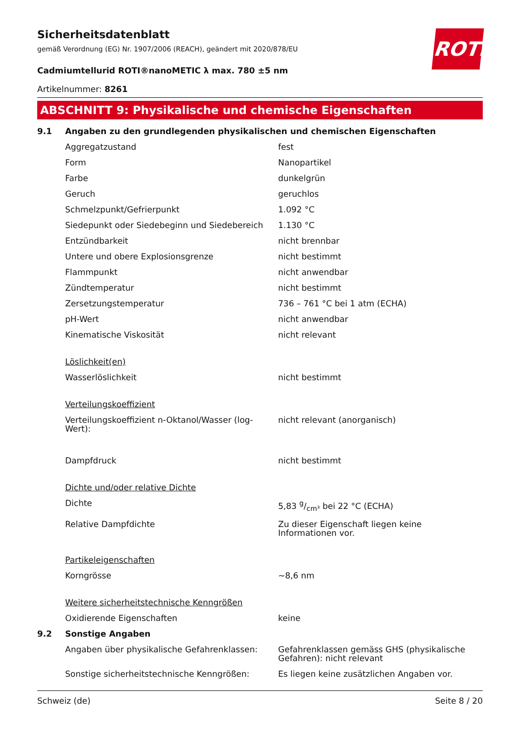Sicherheitsdatenblatt
gemäß Verordnung (EG) Nr. 1907/2006 (REACH), geändert mit 2020/878/EU
ROTH
Cadmiumtellurid ROTI®nanoMETIC λ max. 780 ±5 nm
Artikelnummer: 8261
ABSCHNITT 9: Physikalische und chemische Eigenschaften
| 9.1 | Angaben zu den grundlegenden physikalischen und chemischen Eigenschaften | |
| | Aggregatzustand | fest |
| | Form | Nanopartikel |
| | Farbe | dunkelgrün |
| | Geruch | geruchlos |
| | Schmelzpunkt/Gefrierpunkt | 1.092 °C |
| | Siedepunkt oder Siedebeginn und Siedebereich | 1.130 °C |
| | Entzündbarkeit | nicht brennbar |
| | Untere und obere Explosionsgrenze | nicht bestimmt |
| | Flammpunkt | nicht anwendbar |
| | Zündtemperatur | nicht bestimmt |
| | Zersetzungstemperatur | 736 – 761 °C bei 1 atm (ECHA) |
| | pH-Wert | nicht anwendbar |
| | Kinematische Viskosität | nicht relevant |
| | Löslichkeit(en) | |
| | Wasserlöslichkeit | nicht bestimmt |
| | Verteilungskoeffizient | |
| | Verteilungskoeffizient n-Oktanol/Wasser (log-Wert): | nicht relevant (anorganisch) |
| | Dampfdruck | nicht bestimmt |
| | Dichte und/oder relative Dichte | |
| | Dichte | 5,83 g/cm³ bei 22 °C (ECHA) |
| | Relative Dampfdichte | Zu dieser Eigenschaft liegen keine Informationen vor. |
| | Partikeleigenschaften | |
| | Korngrösse | ~8,6 nm |
| | Weitere sicherheitstechnische Kenngrößen | |
| | Oxidierende Eigenschaften | keine |
| 9.2 | Sonstige Angaben | |
| | Angaben über physikalische Gefahrenklassen: | Gefahrenklassen gemäss GHS (physikalische Gefahren): nicht relevant |
| | Sonstige sicherheitstechnische Kenngrößen: | Es liegen keine zusätzlichen Angaben vor. |
Schweiz (de) Seite 8 / 20